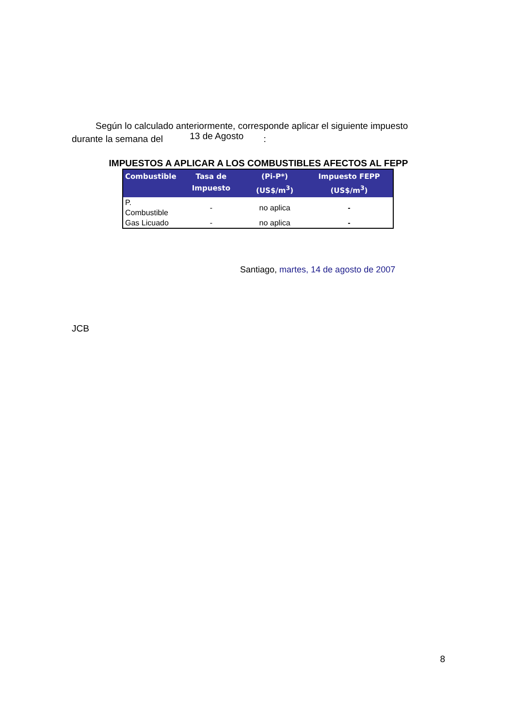Según lo calculado anteriormente, corresponde aplicar el siguiente impuesto
durante la semana del 13 de Agosto :
IMPUESTOS A APLICAR A LOS COMBUSTIBLES AFECTOS AL FEPP
| Combustible | Tasa de Impuesto | (Pi-P*) (US$/m<sup>3</sup>) | Impuesto FEPP (US$/m<sup>3</sup>) |
| --- | --- | --- | --- |
| P. Combustible | - | no aplica | - |
| Gas Licuado | - | no aplica | - |
Santiago, martes, 14 de agosto de 2007
JCB
8